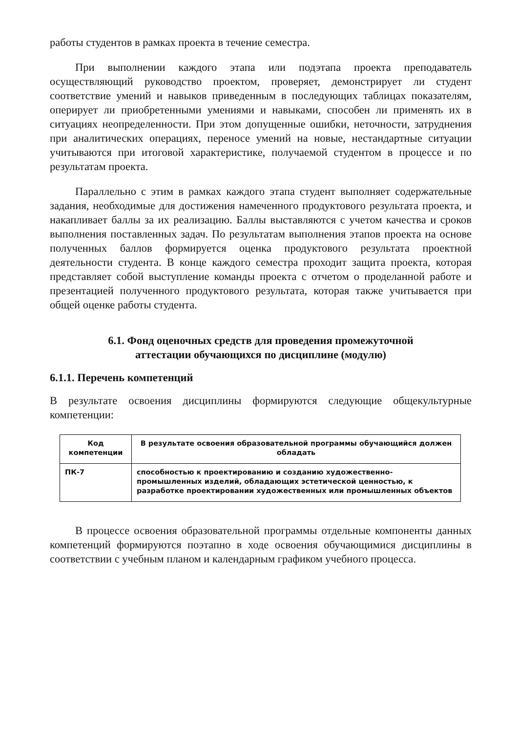работы студентов в рамках проекта в течение семестра.
При выполнении каждого этапа или подэтапа проекта преподаватель осуществляющий руководство проектом, проверяет, демонстрирует ли студент соответствие умений и навыков приведенным в последующих таблицах показателям, оперирует ли приобретенными умениями и навыками, способен ли применять их в ситуациях неопределенности. При этом допущенные ошибки, неточности, затруднения при аналитических операциях, переносе умений на новые, нестандартные ситуации учитываются при итоговой характеристике, получаемой студентом в процессе и по результатам проекта.
Параллельно с этим в рамках каждого этапа студент выполняет содержательные задания, необходимые для достижения намеченного продуктового результата проекта, и накапливает баллы за их реализацию. Баллы выставляются с учетом качества и сроков выполнения поставленных задач. По результатам выполнения этапов проекта на основе полученных баллов формируется оценка продуктового результата проектной деятельности студента. В конце каждого семестра проходит защита проекта, которая представляет собой выступление команды проекта с отчетом о проделанной работе и презентацией полученного продуктового результата, которая также учитывается при общей оценке работы студента.
6.1. Фонд оценочных средств для проведения промежуточной
аттестации обучающихся по дисциплине (модулю)
6.1.1. Перечень компетенций
В результате освоения дисциплины формируются следующие общекультурные компетенции:
| Код компетенции | В результате освоения образовательной программы обучающийся должен обладать |
| --- | --- |
| ПК-7 | способностью к проектированию и созданию художественно-промышленных изделий, обладающих эстетической ценностью, к разработке проектировании художественных или промышленных объектов |
В процессе освоения образовательной программы отдельные компоненты данных компетенций формируются поэтапно в ходе освоения обучающимися дисциплины в соответствии с учебным планом и календарным графиком учебного процесса.